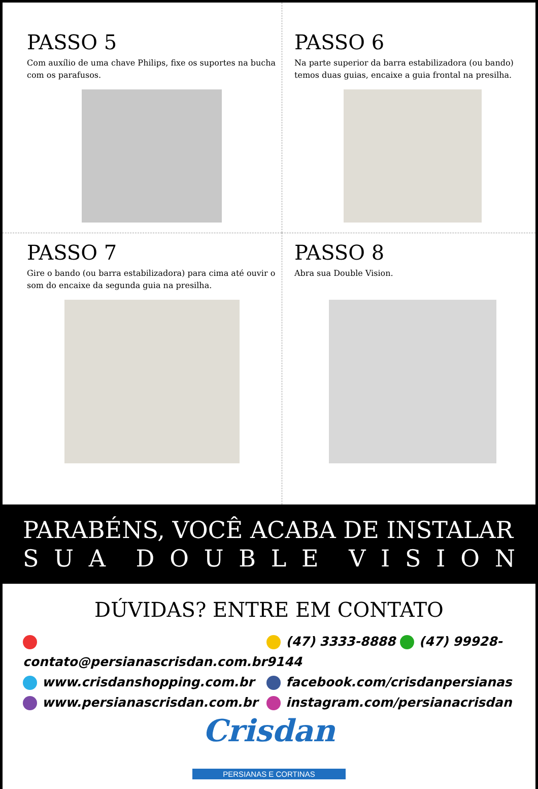PASSO 5
Com auxílio de uma chave Philips, fixe os suportes na bucha com os parafusos.
PASSO 6
Na parte superior da barra estabilizadora (ou bando) temos duas guias, encaixe a guia frontal na presilha.
PASSO 7
Gire o bando (ou barra estabilizadora) para cima até ouvir o som do encaixe da segunda guia na presilha.
PASSO 8
Abra sua Double Vision.
PARABÉNS, VOCÊ ACABA DE INSTALAR
SUA DOUBLE VISION
DÚVIDAS? ENTRE EM CONTATO
contato@persianascrisdan.com.br
www.crisdanshopping.com.br
www.persianascrisdan.com.br
(47) 3333-8888 (47) 99928-9144
facebook.com/crisdanpersianas
instagram.com/persianacrisdan
Crisdan
PERSIANAS E CORTINAS